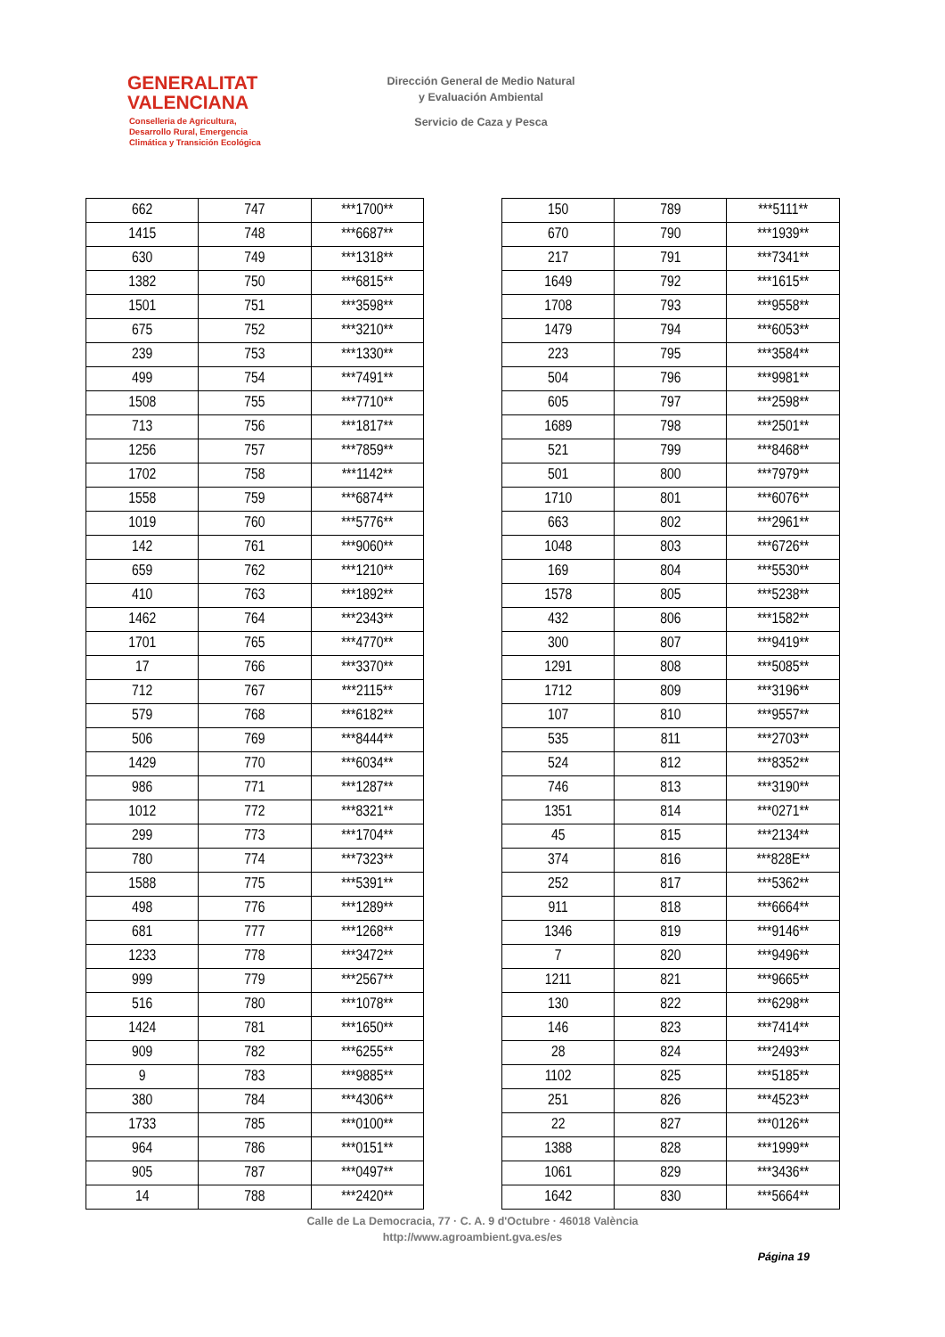GENERALITAT
VALENCIANA
Conselleria de Agricultura,
Desarrollo Rural, Emergencia
Climática y Transición Ecológica
Dirección General de Medio Natural
y Evaluación Ambiental
Servicio de Caza y Pesca
| 662 | 747 | ***1700** |
| 1415 | 748 | ***6687** |
| 630 | 749 | ***1318** |
| 1382 | 750 | ***6815** |
| 1501 | 751 | ***3598** |
| 675 | 752 | ***3210** |
| 239 | 753 | ***1330** |
| 499 | 754 | ***7491** |
| 1508 | 755 | ***7710** |
| 713 | 756 | ***1817** |
| 1256 | 757 | ***7859** |
| 1702 | 758 | ***1142** |
| 1558 | 759 | ***6874** |
| 1019 | 760 | ***5776** |
| 142 | 761 | ***9060** |
| 659 | 762 | ***1210** |
| 410 | 763 | ***1892** |
| 1462 | 764 | ***2343** |
| 1701 | 765 | ***4770** |
| 17 | 766 | ***3370** |
| 712 | 767 | ***2115** |
| 579 | 768 | ***6182** |
| 506 | 769 | ***8444** |
| 1429 | 770 | ***6034** |
| 986 | 771 | ***1287** |
| 1012 | 772 | ***8321** |
| 299 | 773 | ***1704** |
| 780 | 774 | ***7323** |
| 1588 | 775 | ***5391** |
| 498 | 776 | ***1289** |
| 681 | 777 | ***1268** |
| 1233 | 778 | ***3472** |
| 999 | 779 | ***2567** |
| 516 | 780 | ***1078** |
| 1424 | 781 | ***1650** |
| 909 | 782 | ***6255** |
| 9 | 783 | ***9885** |
| 380 | 784 | ***4306** |
| 1733 | 785 | ***0100** |
| 964 | 786 | ***0151** |
| 905 | 787 | ***0497** |
| 14 | 788 | ***2420** |
| 150 | 789 | ***5111** |
| 670 | 790 | ***1939** |
| 217 | 791 | ***7341** |
| 1649 | 792 | ***1615** |
| 1708 | 793 | ***9558** |
| 1479 | 794 | ***6053** |
| 223 | 795 | ***3584** |
| 504 | 796 | ***9981** |
| 605 | 797 | ***2598** |
| 1689 | 798 | ***2501** |
| 521 | 799 | ***8468** |
| 501 | 800 | ***7979** |
| 1710 | 801 | ***6076** |
| 663 | 802 | ***2961** |
| 1048 | 803 | ***6726** |
| 169 | 804 | ***5530** |
| 1578 | 805 | ***5238** |
| 432 | 806 | ***1582** |
| 300 | 807 | ***9419** |
| 1291 | 808 | ***5085** |
| 1712 | 809 | ***3196** |
| 107 | 810 | ***9557** |
| 535 | 811 | ***2703** |
| 524 | 812 | ***8352** |
| 746 | 813 | ***3190** |
| 1351 | 814 | ***0271** |
| 45 | 815 | ***2134** |
| 374 | 816 | ***828E** |
| 252 | 817 | ***5362** |
| 911 | 818 | ***6664** |
| 1346 | 819 | ***9146** |
| 7 | 820 | ***9496** |
| 1211 | 821 | ***9665** |
| 130 | 822 | ***6298** |
| 146 | 823 | ***7414** |
| 28 | 824 | ***2493** |
| 1102 | 825 | ***5185** |
| 251 | 826 | ***4523** |
| 22 | 827 | ***0126** |
| 1388 | 828 | ***1999** |
| 1061 | 829 | ***3436** |
| 1642 | 830 | ***5664** |
Calle de La Democracia, 77 · C. A. 9 d'Octubre · 46018 València
http://www.agroambient.gva.es/es
Página 19